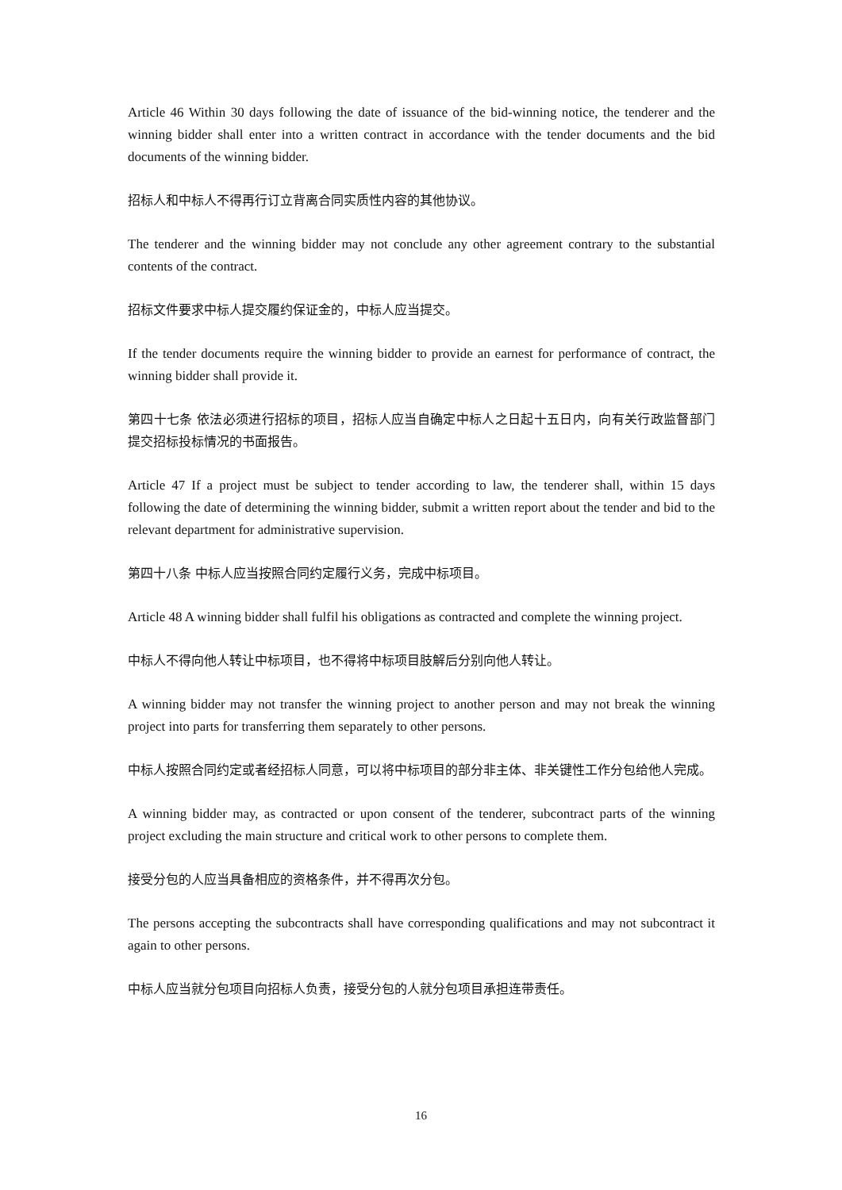Article 46 Within 30 days following the date of issuance of the bid-winning notice, the tenderer and the winning bidder shall enter into a written contract in accordance with the tender documents and the bid documents of the winning bidder.
招标人和中标人不得再行订立背离合同实质性内容的其他协议。
The tenderer and the winning bidder may not conclude any other agreement contrary to the substantial contents of the contract.
招标文件要求中标人提交履约保证金的，中标人应当提交。
If the tender documents require the winning bidder to provide an earnest for performance of contract, the winning bidder shall provide it.
第四十七条 依法必须进行招标的项目，招标人应当自确定中标人之日起十五日内，向有关行政监督部门提交招标投标情况的书面报告。
Article 47 If a project must be subject to tender according to law, the tenderer shall, within 15 days following the date of determining the winning bidder, submit a written report about the tender and bid to the relevant department for administrative supervision.
第四十八条 中标人应当按照合同约定履行义务，完成中标项目。
Article 48 A winning bidder shall fulfil his obligations as contracted and complete the winning project.
中标人不得向他人转让中标项目，也不得将中标项目肢解后分别向他人转让。
A winning bidder may not transfer the winning project to another person and may not break the winning project into parts for transferring them separately to other persons.
中标人按照合同约定或者经招标人同意，可以将中标项目的部分非主体、非关键性工作分包给他人完成。
A winning bidder may, as contracted or upon consent of the tenderer, subcontract parts of the winning project excluding the main structure and critical work to other persons to complete them.
接受分包的人应当具备相应的资格条件，并不得再次分包。
The persons accepting the subcontracts shall have corresponding qualifications and may not subcontract it again to other persons.
中标人应当就分包项目向招标人负责，接受分包的人就分包项目承担连带责任。
16